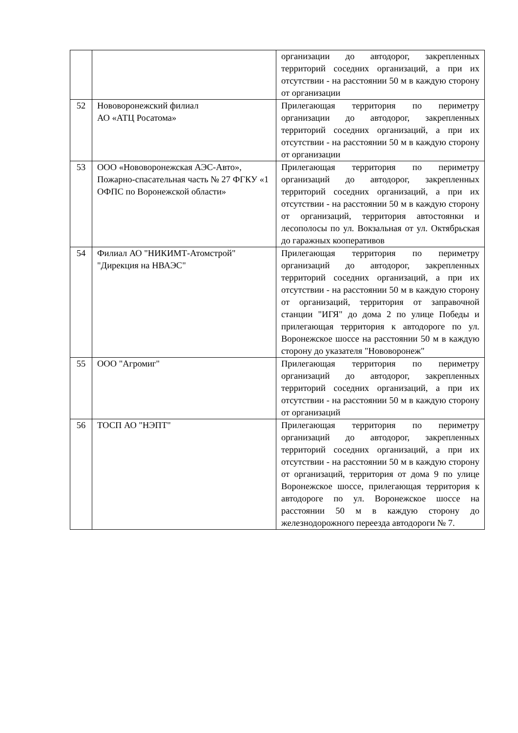| | | организации до автодорог, закрепленных территорий соседних организаций, а при их отсутствии - на расстоянии 50 м в каждую сторону от организации |
| 52 | Нововоронежский филиал АО «АТЦ Росатома» | Прилегающая территория по периметру организации до автодорог, закрепленных территорий соседних организаций, а при их отсутствии - на расстоянии 50 м в каждую сторону от организации |
| 53 | ООО «Нововоронежская АЭС-Авто», Пожарно-спасательная часть № 27 ФГКУ «1 ОФПС по Воронежской области» | Прилегающая территория по периметру организаций до автодорог, закрепленных территорий соседних организаций, а при их отсутствии - на расстоянии 50 м в каждую сторону от организаций, территория автостоянки и лесополосы по ул. Вокзальная от ул. Октябрьская до гаражных кооперативов |
| 54 | Филиал АО "НИКИМТ-Атомстрой" "Дирекция на НВАЭС" | Прилегающая территория по периметру организаций до автодорог, закрепленных территорий соседних организаций, а при их отсутствии - на расстоянии 50 м в каждую сторону от организаций, территория от заправочной станции "ИГЯ" до дома 2 по улице Победы и прилегающая территория к автодороге по ул. Воронежское шоссе на расстоянии 50 м в каждую сторону до указателя "Нововоронеж" |
| 55 | ООО "Агромиг" | Прилегающая территория по периметру организаций до автодорог, закрепленных территорий соседних организаций, а при их отсутствии - на расстоянии 50 м в каждую сторону от организаций |
| 56 | ТОСП АО "НЭПТ" | Прилегающая территория по периметру организаций до автодорог, закрепленных территорий соседних организаций, а при их отсутствии - на расстоянии 50 м в каждую сторону от организаций, территория от дома 9 по улице Воронежское шоссе, прилегающая территория к автодороге по ул. Воронежское шоссе на расстоянии 50 м в каждую сторону до железнодорожного переезда автодороги № 7. |